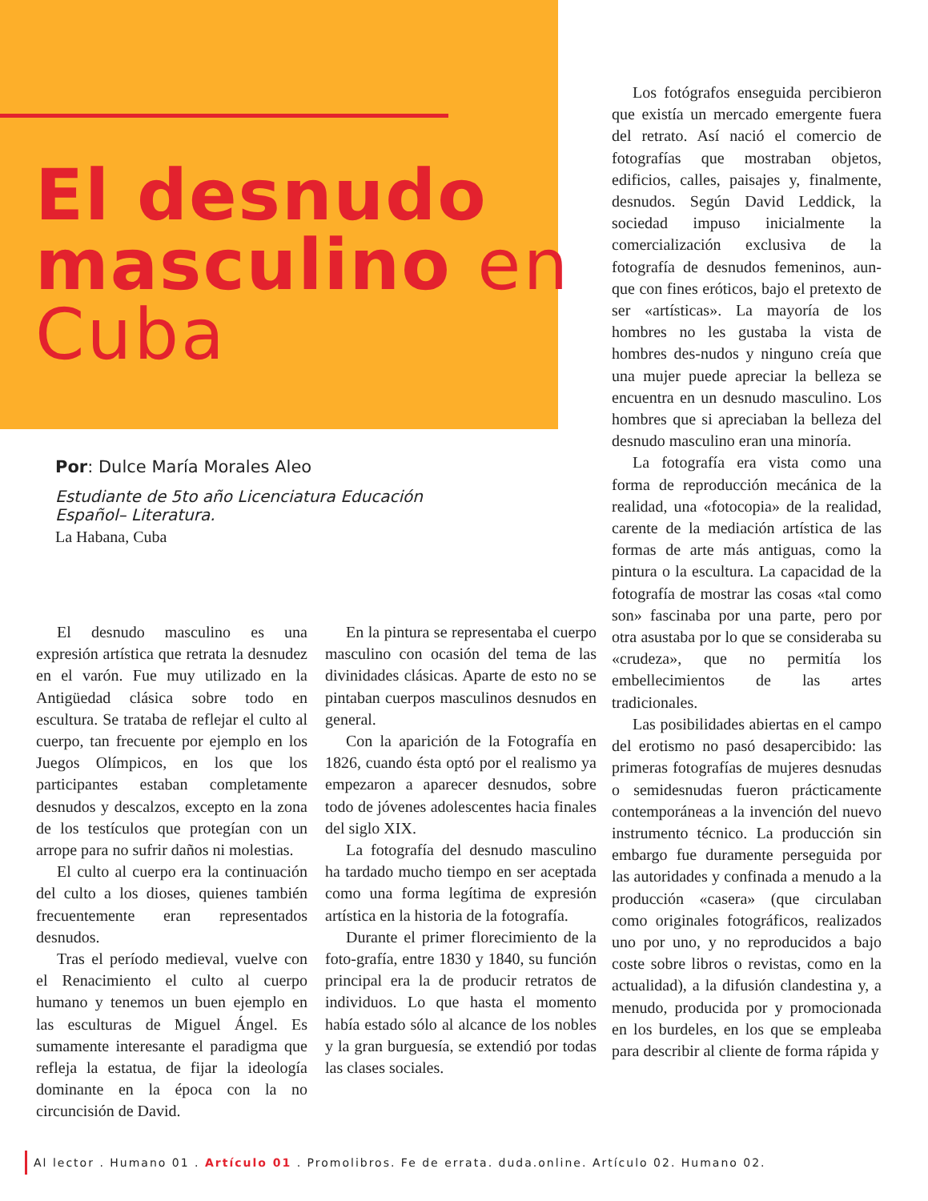El desnudo masculino en Cuba
Por: Dulce María Morales Aleo
Estudiante de 5to año Licenciatura Educación
Español– Literatura.
La Habana, Cuba
El desnudo masculino es una expresión artística que retrata la desnudez en el varón. Fue muy utilizado en la Antigüedad clásica sobre todo en escultura. Se trataba de reflejar el culto al cuerpo, tan frecuente por ejemplo en los Juegos Olímpicos, en los que los participantes estaban completamente desnudos y descalzos, excepto en la zona de los testículos que protegían con un arrope para no sufrir daños ni molestias.
El culto al cuerpo era la continuación del culto a los dioses, quienes también frecuentemente eran representados desnudos.
Tras el período medieval, vuelve con el Renacimiento el culto al cuerpo humano y tenemos un buen ejemplo en las esculturas de Miguel Ángel. Es sumamente interesante el paradigma que refleja la estatua, de fijar la ideología dominante en la época con la no circuncisión de David.
En la pintura se representaba el cuerpo masculino con ocasión del tema de las divinidades clásicas. Aparte de esto no se pintaban cuerpos masculinos desnudos en general.
Con la aparición de la Fotografía en 1826, cuando ésta optó por el realismo ya empezaron a aparecer desnudos, sobre todo de jóvenes adolescentes hacia finales del siglo XIX.
La fotografía del desnudo masculino ha tardado mucho tiempo en ser aceptada como una forma legítima de expresión artística en la historia de la fotografía.
Durante el primer florecimiento de la foto-grafía, entre 1830 y 1840, su función principal era la de producir retratos de individuos. Lo que hasta el momento había estado sólo al alcance de los nobles y la gran burguesía, se extendió por todas las clases sociales.
Los fotógrafos enseguida percibieron que existía un mercado emergente fuera del retrato. Así nació el comercio de fotografías que mostraban objetos, edificios, calles, paisajes y, finalmente, desnudos. Según David Leddick, la sociedad impuso inicialmente la comercialización exclusiva de la fotografía de desnudos femeninos, aun-que con fines eróticos, bajo el pretexto de ser «artísticas». La mayoría de los hombres no les gustaba la vista de hombres des-nudos y ninguno creía que una mujer puede apreciar la belleza se encuentra en un desnudo masculino. Los hombres que si apreciaban la belleza del desnudo masculino eran una minoría.
La fotografía era vista como una forma de reproducción mecánica de la realidad, una «fotocopia» de la realidad, carente de la mediación artística de las formas de arte más antiguas, como la pintura o la escultura. La capacidad de la fotografía de mostrar las cosas «tal como son» fascinaba por una parte, pero por otra asustaba por lo que se consideraba su «crudeza», que no permitía los embellecimientos de las artes tradicionales.
Las posibilidades abiertas en el campo del erotismo no pasó desapercibido: las primeras fotografías de mujeres desnudas o semidesnudas fueron prácticamente contemporáneas a la invención del nuevo instrumento técnico. La producción sin embargo fue duramente perseguida por las autoridades y confinada a menudo a la producción «casera» (que circulaban como originales fotográficos, realizados uno por uno, y no reproducidos a bajo coste sobre libros o revistas, como en la actualidad), a la difusión clandestina y, a menudo, producida por y promocionada en los burdeles, en los que se empleaba para describir al cliente de forma rápida y
Al lector . Humano 01 . Artículo 01 . Promolibros. Fe de errata. duda.online. Artículo 02. Humano 02.